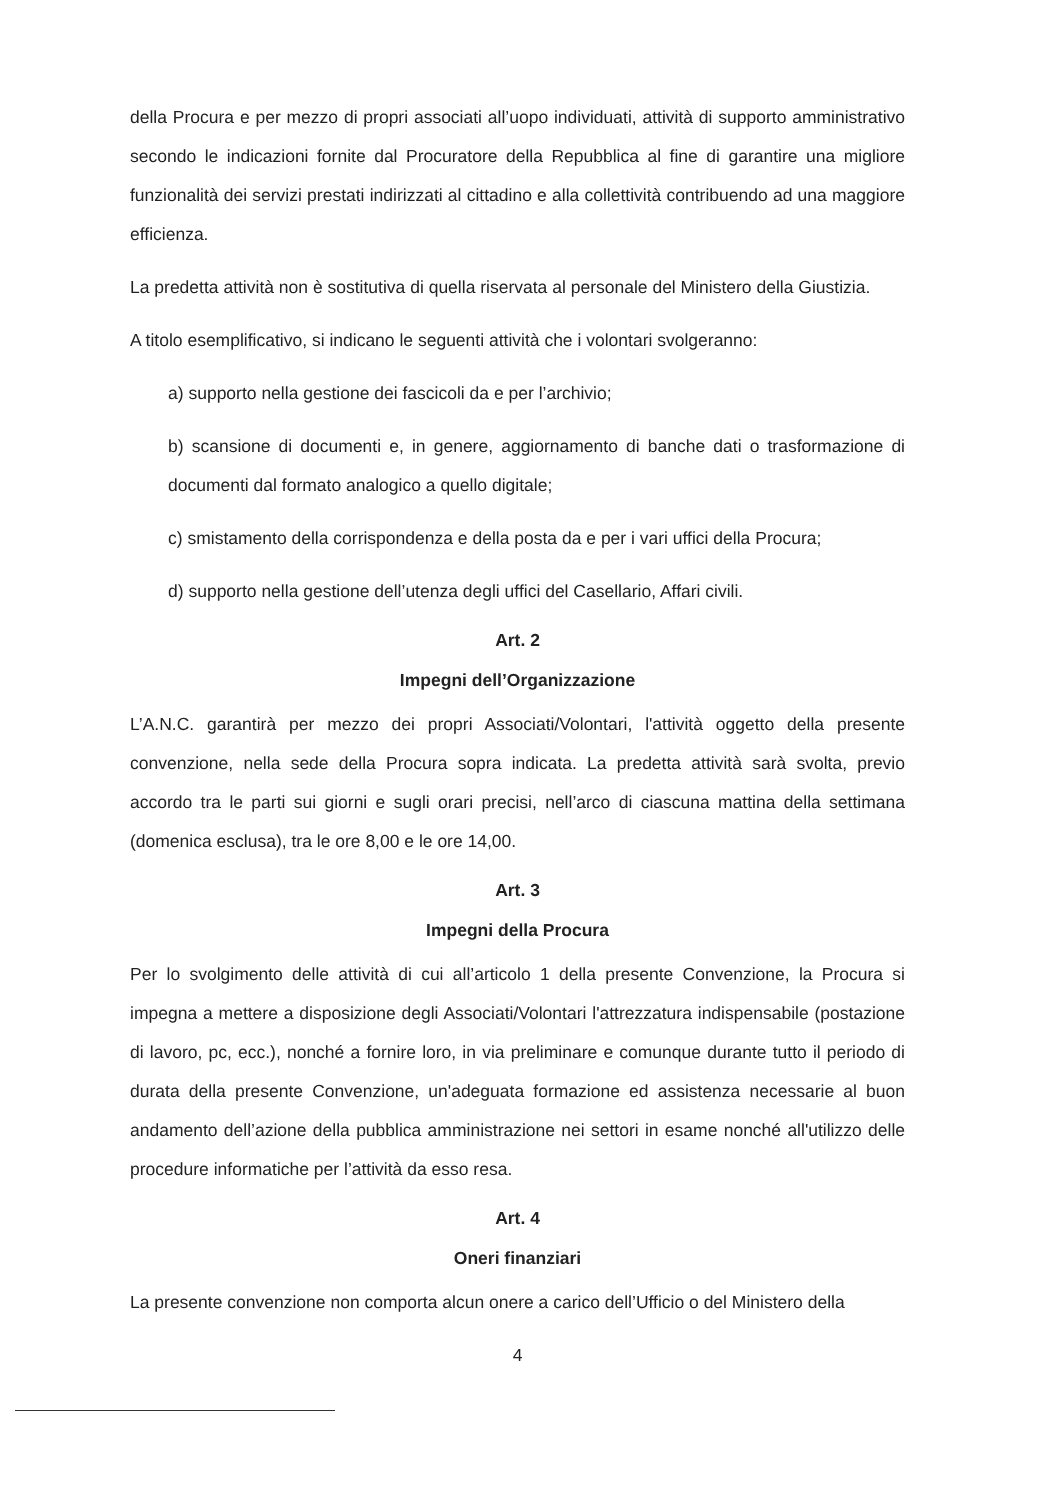della Procura e per mezzo di propri associati all’uopo individuati, attività di supporto amministrativo secondo le indicazioni fornite dal Procuratore della Repubblica al fine di garantire una migliore funzionalità dei servizi prestati indirizzati al cittadino e alla collettività contribuendo ad una maggiore efficienza.
La predetta attività non è sostitutiva di quella riservata al personale del Ministero della Giustizia.
A titolo esemplificativo, si indicano le seguenti attività che i volontari svolgeranno:
a) supporto nella gestione dei fascicoli da e per l’archivio;
b) scansione di documenti e, in genere, aggiornamento di banche dati o trasformazione di documenti dal formato analogico a quello digitale;
c) smistamento della corrispondenza e della posta da e per i vari uffici della Procura;
d) supporto nella gestione dell’utenza degli uffici del Casellario, Affari civili.
Art. 2
Impegni dell’Organizzazione
L’A.N.C. garantirà per mezzo dei propri Associati/Volontari, l'attività oggetto della presente convenzione, nella sede della Procura sopra indicata. La predetta attività sarà svolta, previo accordo tra le parti sui giorni e sugli orari precisi, nell’arco di ciascuna mattina della settimana (domenica esclusa), tra le ore 8,00 e le ore 14,00.
Art. 3
Impegni della Procura
Per lo svolgimento delle attività di cui all’articolo 1 della presente Convenzione, la Procura si impegna a mettere a disposizione degli Associati/Volontari l'attrezzatura indispensabile (postazione di lavoro, pc, ecc.), nonché a fornire loro, in via preliminare e comunque durante tutto il periodo di durata della presente Convenzione, un'adeguata formazione ed assistenza necessarie al buon andamento dell’azione della pubblica amministrazione nei settori in esame nonché all'utilizzo delle procedure informatiche per l’attività da esso resa.
Art. 4
Oneri finanziari
La presente convenzione non comporta alcun onere a carico dell’Ufficio o del Ministero della
4